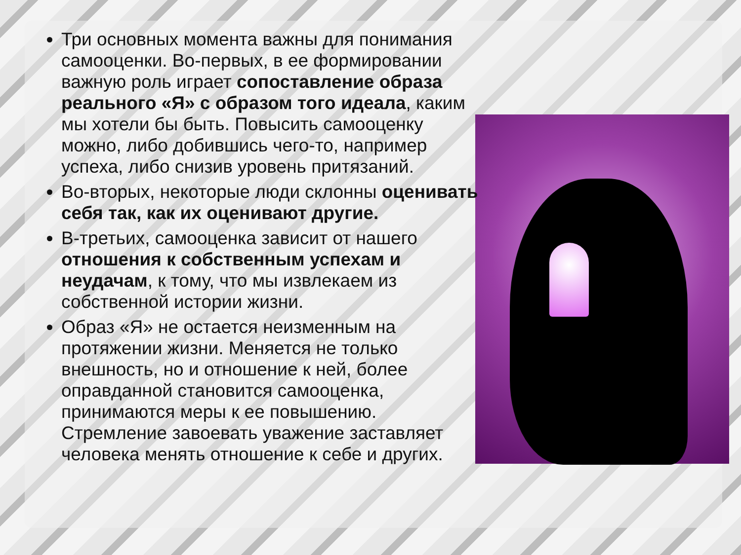Три основных момента важны для понимания самооценки. Во-первых, в ее формировании важную роль играет сопоставление образа реального «Я» с образом того идеала, каким мы хотели бы быть. Повысить самооценку можно, либо добившись чего-то, например успеха, либо снизив уровень притязаний.
Во-вторых, некоторые люди склонны оценивать себя так, как их оценивают другие.
В-третьих, самооценка зависит от нашего отношения к собственным успехам и неудачам, к тому, что мы извлекаем из собственной истории жизни.
Образ «Я» не остается неизменным на протяжении жизни. Меняется не только внешность, но и отношение к ней, более оправданной становится самооценка, принимаются меры к ее повышению. Стремление завоевать уважение заставляет человека менять отношение к себе и других.